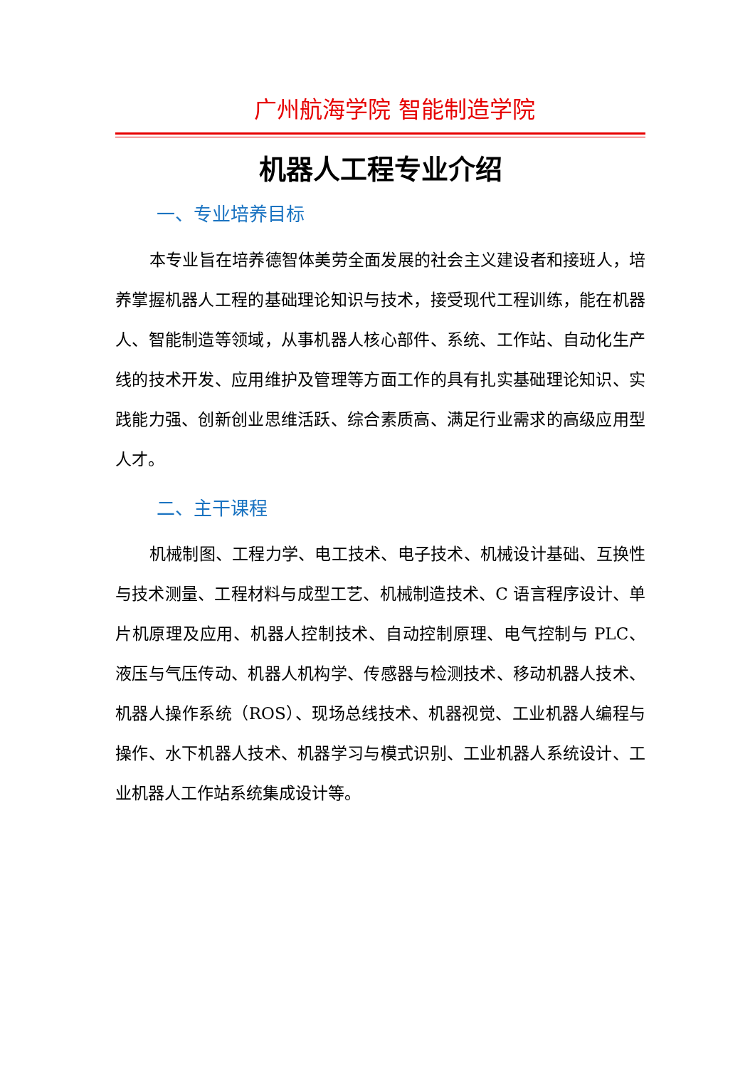广州航海学院 智能制造学院
机器人工程专业介绍
一、专业培养目标
本专业旨在培养德智体美劳全面发展的社会主义建设者和接班人，培养掌握机器人工程的基础理论知识与技术，接受现代工程训练，能在机器人、智能制造等领域，从事机器人核心部件、系统、工作站、自动化生产线的技术开发、应用维护及管理等方面工作的具有扎实基础理论知识、实践能力强、创新创业思维活跃、综合素质高、满足行业需求的高级应用型人才。
二、主干课程
机械制图、工程力学、电工技术、电子技术、机械设计基础、互换性与技术测量、工程材料与成型工艺、机械制造技术、C 语言程序设计、单片机原理及应用、机器人控制技术、自动控制原理、电气控制与 PLC、液压与气压传动、机器人机构学、传感器与检测技术、移动机器人技术、机器人操作系统（ROS）、现场总线技术、机器视觉、工业机器人编程与操作、水下机器人技术、机器学习与模式识别、工业机器人系统设计、工业机器人工作站系统集成设计等。